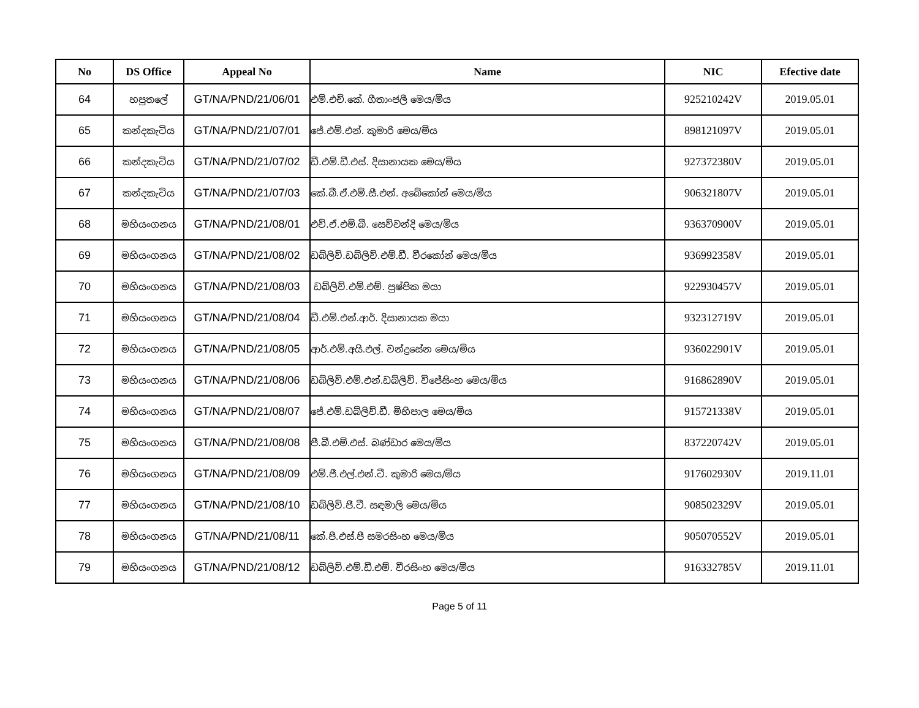| No | DS Office | Appeal No | Name | NIC | Efective date |
| --- | --- | --- | --- | --- | --- |
| 64 | හපුතලේ | GT/NA/PND/21/06/01 | එම්.එච්.කේ. ගීතාංජලී මෙය/මිය | 925210242V | 2019.05.01 |
| 65 | කන්දකැටිය | GT/NA/PND/21/07/01 | ජේ.එම්.එන්. කුමාරි මෙය/මිය | 898121097V | 2019.05.01 |
| 66 | කන්දකැටිය | GT/NA/PND/21/07/02 | ඩී.එම්.ඩී.එස්. දිසානායක මෙය/මිය | 927372380V | 2019.05.01 |
| 67 | කන්දකැටිය | GT/NA/PND/21/07/03 | කේ.බී.ඒ.එම්.සී.එන්. අබේකෝන් මෙය/මිය | 906321807V | 2019.05.01 |
| 68 | මහියංගනය | GT/NA/PND/21/08/01 | එච්.ඒ.එම්.බී. සෙව්වන්දි මෙය/මිය | 936370900V | 2019.05.01 |
| 69 | මහියංගනය | GT/NA/PND/21/08/02 | ඩබ්ලිව්.ඩබ්ලිව්.එම්.ඩී. වීරකෝන් මෙය/මිය | 936992358V | 2019.05.01 |
| 70 | මහියංගනය | GT/NA/PND/21/08/03 | ඩබ්ලිව්.එම්.එම්. පුෂ්පික මයා | 922930457V | 2019.05.01 |
| 71 | මහියංගනය | GT/NA/PND/21/08/04 | ඩී.එම්.එන්.ආර්. දිසානායක මයා | 932312719V | 2019.05.01 |
| 72 | මහියංගනය | GT/NA/PND/21/08/05 | ආර්.එම්.අයි.එල්. චන්ද්‍රසේන මෙය/මිය | 936022901V | 2019.05.01 |
| 73 | මහියංගනය | GT/NA/PND/21/08/06 | ඩබ්ලිව්.එම්.එන්.ඩබ්ලිව්. විජේසිංහ මෙය/මිය | 916862890V | 2019.05.01 |
| 74 | මහියංගනය | GT/NA/PND/21/08/07 | ජේ.එම්.ඩබ්ලිව්.ඩී. මිහිපාල මෙය/මිය | 915721338V | 2019.05.01 |
| 75 | මහියංගනය | GT/NA/PND/21/08/08 | පී.බී.එම්.එස්. බණ්ඩාර මෙය/මිය | 837220742V | 2019.05.01 |
| 76 | මහියංගනය | GT/NA/PND/21/08/09 | එම්.ජී.එල්.එන්.ටී. කුමාරි මෙය/මිය | 917602930V | 2019.11.01 |
| 77 | මහියංගනය | GT/NA/PND/21/08/10 | ඩබ්ලිව්.ජී.ටී. සඳමාලි මෙය/මිය | 908502329V | 2019.05.01 |
| 78 | මහියංගනය | GT/NA/PND/21/08/11 | කේ.පී.එස්.පී සමරසිංහ මෙය/මිය | 905070552V | 2019.05.01 |
| 79 | මහියංගනය | GT/NA/PND/21/08/12 | ඩබ්ලිව්.එම්.ඩී.එම්. වීරසිංහ මෙය/මිය | 916332785V | 2019.11.01 |
Page 5 of 11